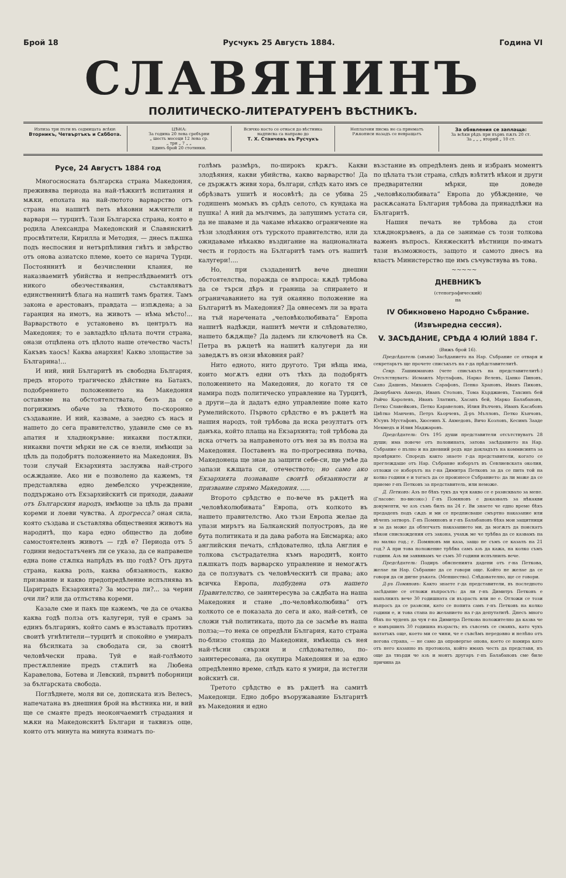Брой 18 Русчукъ 25 Августь 1884. Година VI
СЛАВЯНИНЪ
ПОЛИТИЧЕСКО-ЛИТЕРАТУРЕНЪ ВѢСТНИКЪ.
Излиза три пъти въ седмицата всѣки:
Вторникъ, Четвъртъкъ и Сѫббота.
ЦѢНА:
За година 20 лева сребърни
„ шесть месеци 12 лева ср.
„ три „ 7 „ „
Единъ брой 20 стотинки.
Всичко косто се отнася до вѣстника
надписва са направо до
Т. Х. Станчевъ въ Русчукъ
Неплатени писма не са приематъ
Рѫкописи назадъ се неврaщатъ
За обявления се заплаща:
За всѣки рѣдъ при първъ пѫть 20 ст.
За „ „ „ вторий „ 10 ст.
Русе, 24 Августъ 1884 год
Многоcносната българска страна Македония, преживява периода на най-тѣжкитѣ испитания и мѫки, епохата на най-лютото варварство отъ страна на нашитѣ петь вѣковни мѫчители и варвари — турцитѣ. Тази Българска страна, която е родила Александра Македонский и Славянскитѣ просвѣтители, Кирилла и Методия, — днесъ пѫшка подъ неспосния и нетърпѣливия гнѣтъ и звѣрство отъ онова азиатско племе, което се нарича Турци. Постояннитѣ и безчисленни клания, не наказваемитѣ убийства и непрeслѣдваемитѣ отъ никого обезчестявания, съставляватъ единственнитѣ блага на нашитѣ тамъ братия. Тамъ закона е арестованъ, правдата — изпѫдена; а за гаранция на имотъ, на животъ — нѣма мѣсто!... Варварството е установено въ центрътъ на Македония; то е завладѣло цѣлата почти страна, онази отцѣпена отъ цѣлото наше отечество часть! Какъвъ хаосъ! Каква анархия! Какво злощастие за Българина!...
И ний, ний Българитѣ въ свободна България, предъ второто трагическо дѣйствие на Батакъ, подобрението положението на Македония оставяме на обстоятелствата, безъ да се погрижимъ обаче за тѣхното по-скоронно създавание. И ний, казваме, а заедно съ насъ и нашето до сега правителство, удавиле сме се въ апатия и хладнокръвие: никакви постѫпки, никакви почти мѣрки не сѫ се взели, имѣющи за цѣль да подобрятъ положението на Македония. Въ този случай Екзархията заслужва най-строго осѫждание. Ако ни е позволено да кажемъ, тя представлява едно дембелско учреждение, поддържано отъ Екзархийскитѣ си приходи, давани отъ Българския народъ, имѣюще за цѣль да прави кореми и лоеви чувства. А прогресса? оная сила, която създава и съставлява обществения животъ на народитѣ, що кара едно общество да добие самостоятеленъ животъ — гдѣ е? Периода отъ 5 години недостатъченъ ли се указа, да се направеше една поне стѫпка напрѣдъ въ що годѣ? Отъ друга страна, каква роль, каква обязанность, какво призвание и какво предопредѣление испълнява въ Цариградъ Екзархията? За мостра ли?... за черни очи ли? или да отлъстява кореми.
Казале сме и пакъ ще кажемъ, че да се очаква каква годѣ полза отъ калугери, туй е срамъ за единъ българинъ, който самъ е възставалъ противъ своитѣ угнѣтители—турцитѣ и спокойно е умиралъ на бѣсилката за свободата си, за своитѣ человѣчески права. Туй е най-голѣмото престѫпление предъ стѫпитѣ на Любена Каравелова, Ботева и Левский, първитѣ поборници за българската свобода.
Поглѣднете, моля ви се, дописката изъ Велесъ, напечатана въ днешния брой на вѣстника ни, и вий ще се смаяте предъ неокончаемитѣ страдания и мѫки на Македонскитѣ Българи и таквизъ още, които отъ минута на минута взиматъ по-
голѣмъ размѣръ, по-широкъ крѫгъ. Какви злодѣяния, какви убийства, какво варварство! Да се държѫтъ живи хора, българи, слѣдъ като имъ се обрѣзватъ ушитѣ и носовѣтѣ; да се убива 25 годишенъ момъкъ въ срѣдъ селото, съ кундака на пушка! А ний да мълчимъ, да запушимъ устата си, да не шаваме и да чакаме нѣкакво ограничение на тѣзи злодѣяния отъ турското правителство, или да ожидаваме нѣкакво въздигание на националната честь и гордость на Българитѣ тамъ отъ нашитѣ калугери!....
Но, при създаденитѣ вече днешни обстоятелства, поражда се въпроса: кѫдѣ трѣбова да се търси дѣръ и граница за спирането и ограничаванието на туй окаянно положение на Българитѣ въ Македония? Да овнесемъ ли за врата на тъй наречената „человѣколюбивата“ Европа нашитѣ надѣжди, нашитѣ мечти и слѣдователно, нашето бѫдѫще? Да дадемъ ли ключоветѣ на Св. Петра въ рѫцетѣ на нашитѣ калугери да ни заведѫтъ въ онзи вѣковния рай?
Нито едното, нито другото. Три нѣща има, които могѫтъ едни отъ тѣхъ да подобрятъ положението на Македония, до когато тя се намира подъ политическо управление на Турцитѣ, а други—да ѝ дадатъ едно управление поне като Румелийското. Първото срѣдство е въ рѫцетѣ на нашия народъ, той трѣбова да иска резултатъ отъ данъка, който плаща на Екзархията; той трѣбова да иска отчетъ за направеното отъ нея за въ полза на Македония. Поставенъ на по-прогресивна почва, Македонеца ще знае да защити себе-си, ще умѣе да запази кѫщата си, отечеството; но само ако Екзархията познаваше своитѣ обязанности и призвание спрямо Македония. .....
Второто срѣдство е по-вече въ рѫцетѣ на „человѣколюбивата“ Европа, отъ колкото въ нашето правителство. Ако тъзи Европа желае да упази мирътъ на Балканский полуостровъ, да не бута политиката и да дава работа на Бисмарка; ако английския печать, слѣдователно, цѣла Англия е толкова състрадателна къмъ народитѣ, които пѫшкатъ подъ варварско управление и немогѫтъ да се ползуватъ съ человѣческитѣ си права; ако всичка Европа, подбудена отъ нашето Правителство, се заинтересува за сѫдбата на наша Македония и стане „по-человѣколюбива“ отъ колкото се е показала до сега и ако, най-сетнѣ, се сложи тъй политиката, щото да се засмѣе въ наша полза;—то нека се опредѣли България, като страна по-близо стояща до Македония, имѣюща съ нея най-тѣсни свързки и слѣдователно, по-заинтересована, да окупира Македония и за едно опредѣленно време, слѣдъ като я умири, да истегли войскитѣ си.
Третото срѣдство е въ рѫцетѣ на самитѣ Македонци. Едно добро въоружавание Българитѣ въ Македония и едно
възстание въ опредѣленъ день и избранъ моментъ по цѣлата тъзи страна, слѣдъ взѣтитѣ нѣкои и други предварителни мѣрки, ще доведе „человѣколюбивата“ Европа до убѣждение, че раскѫсаната България трѣбова да принадлѣжи на Българитѣ.
Нашия печать не трѣбова да стои хлѫднокръвенъ, а да се занимае съ този толкова важенъ въпросъ. Княжескитѣ вѣстници по-иматъ тази възможность, защото и самото днесъ на властъ Министерство ще имъ съчувствува въ това.
~~~~~
ДНЕВНИКЪ
(стенографический)
на
IV Обикновено Народно Събрание.
(Извънредна сессия).
V. ЗАСѢДАНИЕ, СРѢДА 4 ЮЛИЙ 1884 Г.
(Вижъ брой 16).
Предсѣдатель (звъни) Засѣданието на Нар. Събрание се отваря и секретарьтъ ще прочете списъкътъ на г-да прѣдставителитѣ.
Секр. Ташикмановъ (чете списъкътъ на представителитѣ:) Отсътствуватъ: Исмаилъ Мустафовъ, Нарко Велевъ, Цанко Пиновъ, Сано Дашевъ, Михаилъ Сарафовъ, Пенко Храновъ, Иванъ Пиковъ, Дюшубакчъ Ахмедъ, Иванъ Столовъ, Тома Кърджиевъ, Тахсинъ бей Райчо Каролевъ, Иванъ Златинъ, Хасанъ бей, Марко Балабановъ, Петко Славейковъ, Петко Каравеловъ, Илия Вълчевъ, Иванъ Касабовъ Цвѣтко Манчевъ, Петръ Кьорчевъ, Д-ръ Мълловъ, Петко Кънчовъ, Юсувъ Мустафовъ, Хюсеинъ Х. Ахмедовъ, Вичо Козловъ, Кесимъ Зааде Мехмедъ и Илия Маджаровъ.
Предсѣдатель: Отъ 195 души представители отсътствуватъ 28 души; има повече отъ половината, затова засѣданието на Нар. Събрание е пълно и на дневний редъ иде докладътъ на коммисията за провѣрките. Споредъ както знаете г-да представители, когато се преглеждаше отъ Нар. Събрание изборътъ въ Севлиевската околия, отложи се изборътъ на г-на Димитра Петковъ за да се пита той на колко години е и тогасъ да се произнесе Събранието: да ли може да се приеме г-нъ Петковъ за представитель, или неможе.
Д. Петковъ: Азъ не бѣхъ тукъ да чуя какво се е разисквало за мене. (Гласове: по-високо:) Г-нъ Помяновъ е доказвалъ за нѣкакви документи, че азъ съмъ билъ на 24 г. Ви знаете че едно време бѣхъ предаденъ подъ сѫдъ и ми се предписваше смъртно наказание или вѣченъ затворъ. Г-нъ Помяновъ и г-нъ Балабановъ бѣха мои защитници и за да може да облегчатъ наказанието ми, да могѫтъ да поискатъ нѣкои снисхождения отъ закона, учахѫ ме че трѣбва да се казвамъ на по малко год.; г. Помяновъ ми каза, защо не съмъ се казалъ на 21 год.? А при това положение трѣбва самъ азъ да кажа, на колко съмъ години. Азъ ви заявявамъ че съмъ 30 години испълнилъ вече.
Предсѣдатель: Подиръ обясненията дадени отъ г-на Петкова, желае ли Нар. Събрание да се говори още. Който не желае да се говори да си дигне ръката. (Меншество). Слѣдователно, ще се говори.
Д-ръ Помяновъ: Както знаете г-да представители, въ последното засѣдание се отложи въпросътъ: да ли г-нъ Димитръ Петковъ е напълнилъ вече 30 годишната си възрасть или не е. Отложи се този въпросъ да се разясни, като се попита самъ г-нъ Петковъ на колко години е, и това стана по желанието на г-да депутатитѣ. Днесъ много бѣхъ по чуденъ да чуя г-на Димитра Петкова положително да казва че е навършилъ 30 годишна възрасть; нъ съвсемъ се смаяхъ, като чухъ нататъкъ още, което ми се чини, че е съвсѣмъ нередовно и нелѣпо отъ негова страна, — не само да опровергае онова, което се намира като отъ него казанно въ протокола, който имахъ честь да представя, нъ още да твърди че азъ и моятъ другаръ г-нъ Балабановъ сме биле причина да